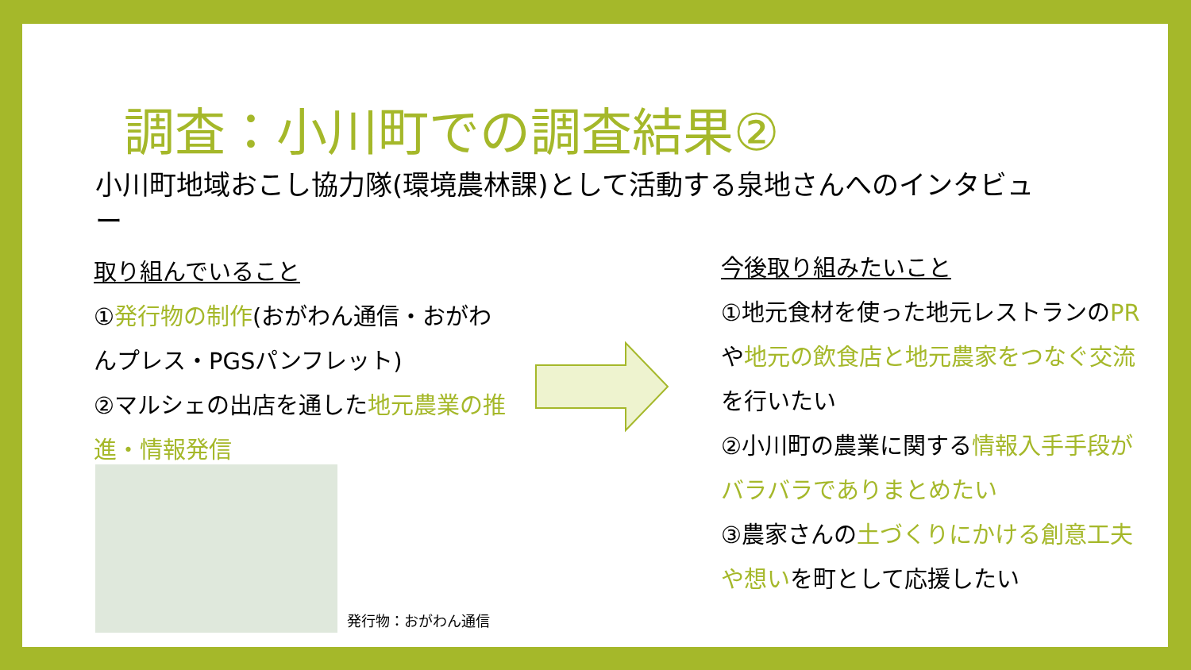調査：小川町での調査結果②
小川町地域おこし協力隊(環境農林課)として活動する泉地さんへのインタビュー
取り組んでいること
①発行物の制作(おがわん通信・おがわんプレス・PGSパンフレット)
②マルシェの出店を通した地元農業の推進・情報発信
今後取り組みたいこと
①地元食材を使った地元レストランのPRや地元の飲食店と地元農家をつなぐ交流を行いたい
②小川町の農業に関する情報入手手段がバラバラでありまとめたい
③農家さんの土づくりにかける創意工夫や想いを町として応援したい
発行物：おがわん通信